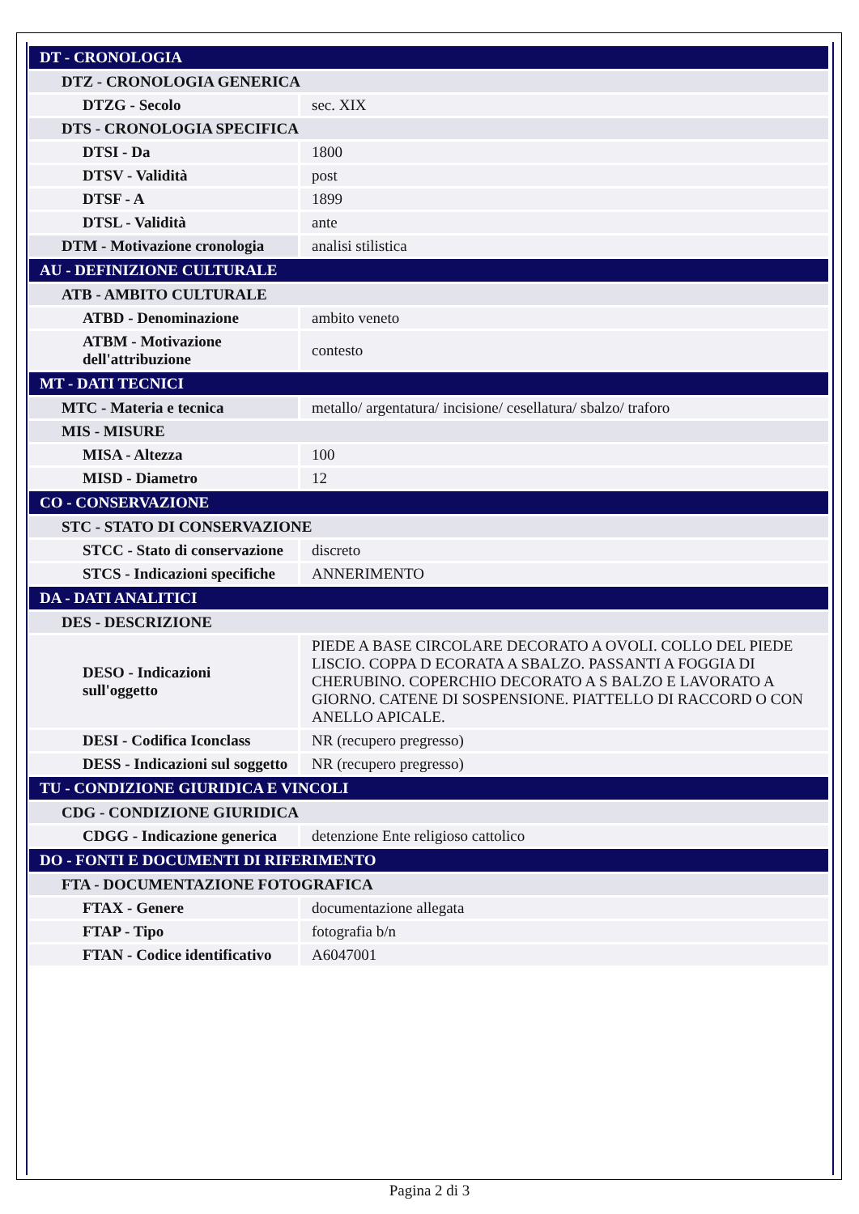| DT - CRONOLOGIA | |
| DTZ - CRONOLOGIA GENERICA | |
| DTZG - Secolo | sec. XIX |
| DTS - CRONOLOGIA SPECIFICA | |
| DTSI - Da | 1800 |
| DTSV - Validità | post |
| DTSF - A | 1899 |
| DTSL - Validità | ante |
| DTM - Motivazione cronologia | analisi stilistica |
| AU - DEFINIZIONE CULTURALE | |
| ATB - AMBITO CULTURALE | |
| ATBD - Denominazione | ambito veneto |
| ATBM - Motivazione dell'attribuzione | contesto |
| MT - DATI TECNICI | |
| MTC - Materia e tecnica | metallo/ argentatura/ incisione/ cesellatura/ sbalzo/ traforo |
| MIS - MISURE | |
| MISA - Altezza | 100 |
| MISD - Diametro | 12 |
| CO - CONSERVAZIONE | |
| STC - STATO DI CONSERVAZIONE | |
| STCC - Stato di conservazione | discreto |
| STCS - Indicazioni specifiche | ANNERIMENTO |
| DA - DATI ANALITICI | |
| DES - DESCRIZIONE | |
| DESO - Indicazioni sull'oggetto | PIEDE A BASE CIRCOLARE DECORATO A OVOLI. COLLO DEL PIEDE LISCIO. COPPA D ECORATA A SBALZO. PASSANTI A FOGGIA DI CHERUBINO. COPERCHIO DECORATO A S BALZO E LAVORATO A GIORNO. CATENE DI SOSPENSIONE. PIATTELLO DI RACCORD O CON ANELLO APICALE. |
| DESI - Codifica Iconclass | NR (recupero pregresso) |
| DESS - Indicazioni sul soggetto | NR (recupero pregresso) |
| TU - CONDIZIONE GIURIDICA E VINCOLI | |
| CDG - CONDIZIONE GIURIDICA | |
| CDGG - Indicazione generica | detenzione Ente religioso cattolico |
| DO - FONTI E DOCUMENTI DI RIFERIMENTO | |
| FTA - DOCUMENTAZIONE FOTOGRAFICA | |
| FTAX - Genere | documentazione allegata |
| FTAP - Tipo | fotografia b/n |
| FTAN - Codice identificativo | A6047001 |
Pagina 2 di 3